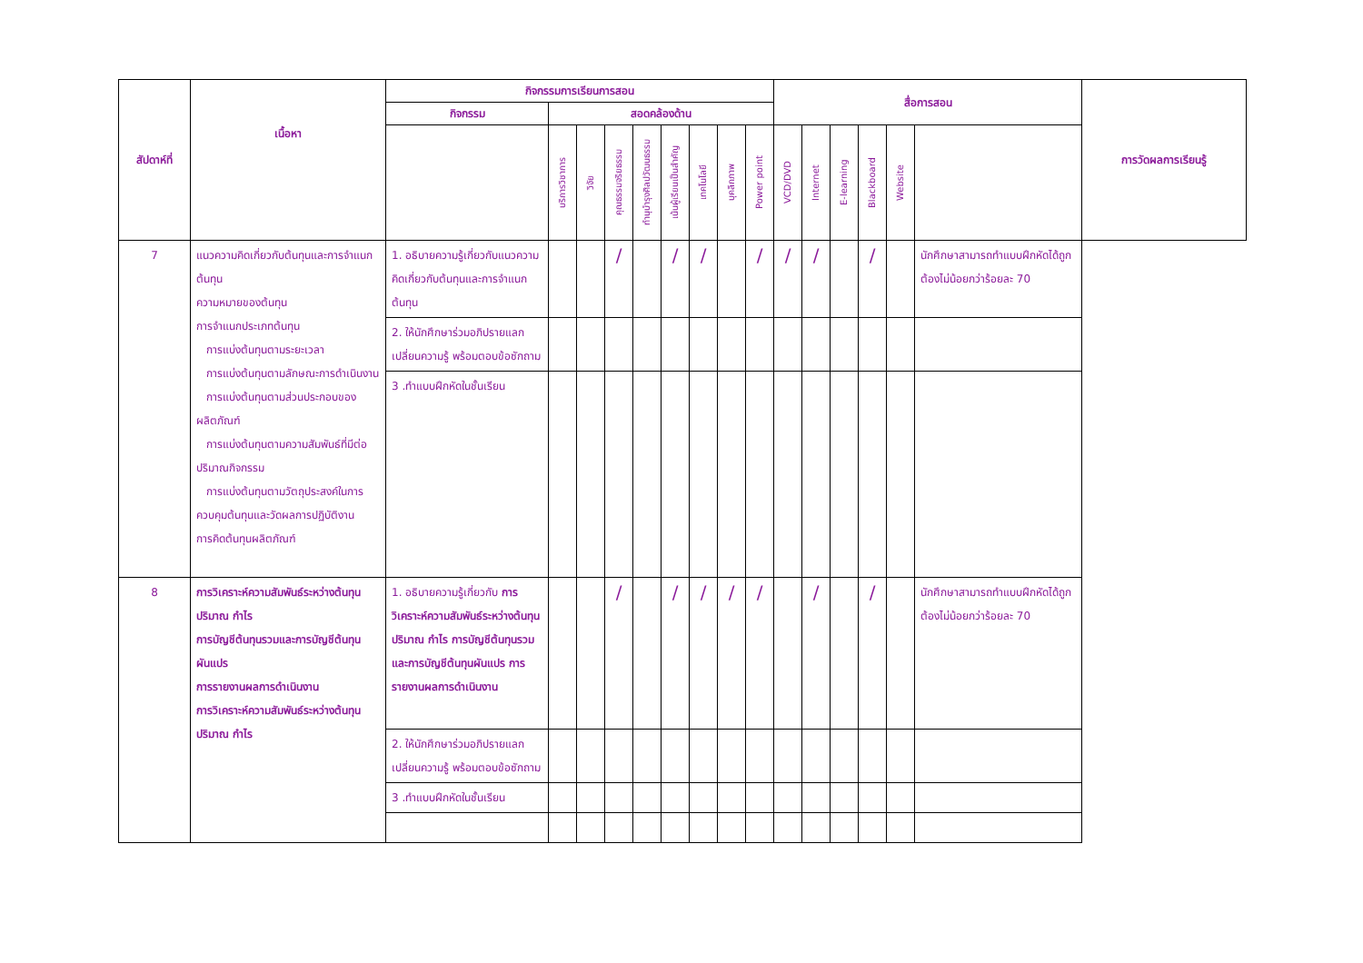| สัปดาห์ที่ | เนื้อหา | กิจกรรมการเรียนการสอน | | | | | | | | | สื่อการสอน | | | | | | การวัดผลการเรียนรู้ |
| --- | --- | --- | --- | --- | --- | --- | --- | --- | --- | --- | --- | --- | --- | --- | --- | --- | --- |
| | | กิจกรรม | สอดคล้องด้าน | | | | | | | | | | | | | | |
| | | | บริการวิชาการ | วิจัย | คุณธรรมจริยธรรม | ทำนุบำรุงศิลปวัฒนธรรม | เน้นผู้เรียนเป็นสำคัญ | เทคโนโลยี | บุคลิกภาพ | Power point | VCD/DVD | Internet | E-learning | Blackboard | Website | | |
| 7 | แนวความคิดเกี่ยวกับต้นทุนและการจำแนกต้นทุน ความหมายของต้นทุน การจำแนกประเภทต้นทุน การแบ่งต้นทุนตามระยะเวลา การแบ่งต้นทุนตามลักษณะการดำเนินงาน การแบ่งต้นทุนตามส่วนประกอบของผลิตภัณฑ์ การแบ่งต้นทุนตามความสัมพันธ์ที่มีต่อปริมาณกิจกรรม การแบ่งต้นทุนตามวัตถุประสงค์ในการควบคุมต้นทุนและวัดผลการปฏิบัติงาน การคิดต้นทุนผลิตภัณฑ์ | 1. อธิบายความรู้เกี่ยวกับแนวความคิดเกี่ยวกับต้นทุนและการจำแนกต้นทุน | | | / | | / | / | | / | / | / | | / | | นักศึกษาสามารถทำแบบฝึกหัดได้ถูกต้องไม่น้อยกว่าร้อยละ 70 | |
| | | 2. ให้นักศึกษาร่วมอภิปรายแลกเปลี่ยนความรู้ พร้อมตอบข้อซักถาม | | | | | | | | | | | | | | | |
| | | 3 .ทำแบบฝึกหัดในชั้นเรียน | | | | | | | | | | | | | | | |
| 8 | การวิเคราะห์ความสัมพันธ์ระหว่างต้นทุน ปริมาณ กำไร การบัญชีต้นทุนรวมและการบัญชีต้นทุนผันแปร การรายงานผลการดำเนินงาน การวิเคราะห์ความสัมพันธ์ระหว่างต้นทุน ปริมาณ กำไร | 1. อธิบายความรู้เกี่ยวกับ การวิเคราะห์ความสัมพันธ์ระหว่างต้นทุน ปริมาณ กำไร การบัญชีต้นทุนรวมและการบัญชีต้นทุนผันแปร การรายงานผลการดำเนินงาน | | | / | | / | / | / | / | | / | | / | | นักศึกษาสามารถทำแบบฝึกหัดได้ถูกต้องไม่น้อยกว่าร้อยละ 70 | |
| | | 2. ให้นักศึกษาร่วมอภิปรายแลกเปลี่ยนความรู้ พร้อมตอบข้อซักถาม | | | | | | | | | | | | | | | |
| | | 3 .ทำแบบฝึกหัดในชั้นเรียน | | | | | | | | | | | | | | | |